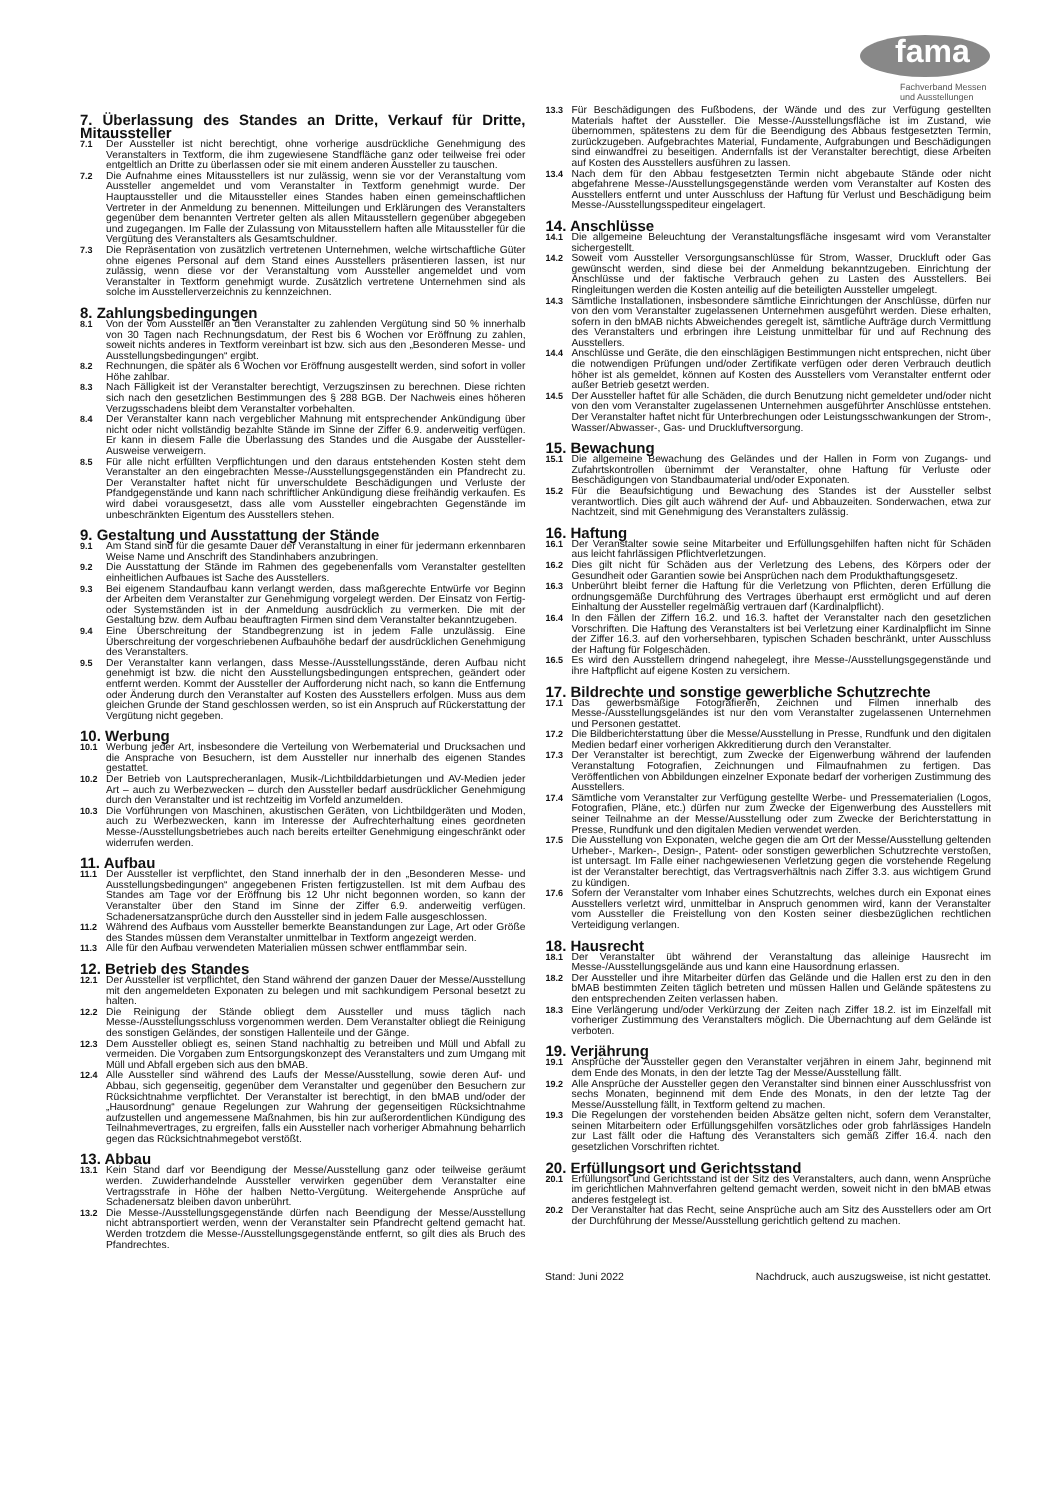fama
Fachverband Messen
und Ausstellungen
7. Überlassung des Standes an Dritte, Verkauf für Dritte, Mitaussteller
7.1 Der Aussteller ist nicht berechtigt, ohne vorherige ausdrückliche Genehmigung des Veranstalters in Textform, die ihm zugewiesene Standfläche ganz oder teilweise frei oder entgeltlich an Dritte zu überlassen oder sie mit einem anderen Aussteller zu tauschen.
7.2 Die Aufnahme eines Mitausstellers ist nur zulässig, wenn sie vor der Veranstaltung vom Aussteller angemeldet und vom Veranstalter in Textform genehmigt wurde. Der Hauptaussteller und die Mitaussteller eines Standes haben einen gemeinschaftlichen Vertreter in der Anmeldung zu benennen. Mitteilungen und Erklärungen des Veranstalters gegenüber dem benannten Vertreter gelten als allen Mitausstellern gegenüber abgegeben und zugegangen. Im Falle der Zulassung von Mitausstellern haften alle Mitaussteller für die Vergütung des Veranstalters als Gesamtschuldner.
7.3 Die Repräsentation von zusätzlich vertretenen Unternehmen, welche wirtschaftliche Güter ohne eigenes Personal auf dem Stand eines Ausstellers präsentieren lassen, ist nur zulässig, wenn diese vor der Veranstaltung vom Aussteller angemeldet und vom Veranstalter in Textform genehmigt wurde. Zusätzlich vertretene Unternehmen sind als solche im Ausstellerverzeichnis zu kennzeichnen.
8. Zahlungsbedingungen
8.1 Von der vom Aussteller an den Veranstalter zu zahlenden Vergütung sind 50 % innerhalb von 30 Tagen nach Rechnungsdatum, der Rest bis 6 Wochen vor Eröffnung zu zahlen, soweit nichts anderes in Textform vereinbart ist bzw. sich aus den „Besonderen Messe- und Ausstellungsbedingungen“ ergibt.
8.2 Rechnungen, die später als 6 Wochen vor Eröffnung ausgestellt werden, sind sofort in voller Höhe zahlbar.
8.3 Nach Fälligkeit ist der Veranstalter berechtigt, Verzugszinsen zu berechnen. Diese richten sich nach den gesetzlichen Bestimmungen des § 288 BGB. Der Nachweis eines höheren Verzugsschadens bleibt dem Veranstalter vorbehalten.
8.4 Der Veranstalter kann nach vergeblicher Mahnung mit entsprechender Ankündigung über nicht oder nicht vollständig bezahlte Stände im Sinne der Ziffer 6.9. anderweitig verfügen. Er kann in diesem Falle die Überlassung des Standes und die Ausgabe der Aussteller-Ausweise verweigern.
8.5 Für alle nicht erfüllten Verpflichtungen und den daraus entstehenden Kosten steht dem Veranstalter an den eingebrachten Messe-/Ausstellungsgegenständen ein Pfandrecht zu. Der Veranstalter haftet nicht für unverschuldete Beschädigungen und Verluste der Pfandgegenstände und kann nach schriftlicher Ankündigung diese freihändig verkaufen. Es wird dabei vorausgesetzt, dass alle vom Aussteller eingebrachten Gegenstände im unbeschränkten Eigentum des Ausstellers stehen.
9. Gestaltung und Ausstattung der Stände
9.1 Am Stand sind für die gesamte Dauer der Veranstaltung in einer für jedermann erkennbaren Weise Name und Anschrift des Standinhabers anzubringen.
9.2 Die Ausstattung der Stände im Rahmen des gegebenenfalls vom Veranstalter gestellten einheitlichen Aufbaues ist Sache des Ausstellers.
9.3 Bei eigenem Standaufbau kann verlangt werden, dass maßgerechte Entwürfe vor Beginn der Arbeiten dem Veranstalter zur Genehmigung vorgelegt werden. Der Einsatz von Fertig- oder Systemständen ist in der Anmeldung ausdrücklich zu vermerken. Die mit der Gestaltung bzw. dem Aufbau beauftragten Firmen sind dem Veranstalter bekanntzugeben.
9.4 Eine Überschreitung der Standbegrenzung ist in jedem Falle unzulässig. Eine Überschreitung der vorgeschriebenen Aufbauhöhe bedarf der ausdrücklichen Genehmigung des Veranstalters.
9.5 Der Veranstalter kann verlangen, dass Messe-/Ausstellungsstände, deren Aufbau nicht genehmigt ist bzw. die nicht den Ausstellungsbedingungen entsprechen, geändert oder entfernt werden. Kommt der Aussteller der Aufforderung nicht nach, so kann die Entfernung oder Änderung durch den Veranstalter auf Kosten des Ausstellers erfolgen. Muss aus dem gleichen Grunde der Stand geschlossen werden, so ist ein Anspruch auf Rückerstattung der Vergütung nicht gegeben.
10. Werbung
10.1 Werbung jeder Art, insbesondere die Verteilung von Werbematerial und Drucksachen und die Ansprache von Besuchern, ist dem Aussteller nur innerhalb des eigenen Standes gestattet.
10.2 Der Betrieb von Lautsprecheranlagen, Musik-/Lichtbilddarbietungen und AV-Medien jeder Art – auch zu Werbezwecken – durch den Aussteller bedarf ausdrücklicher Genehmigung durch den Veranstalter und ist rechtzeitig im Vorfeld anzumelden.
10.3 Die Vorführungen von Maschinen, akustischen Geräten, von Lichtbildgeräten und Moden, auch zu Werbezwecken, kann im Interesse der Aufrechterhaltung eines geordneten Messe-/Ausstellungsbetriebes auch nach bereits erteilter Genehmigung eingeschränkt oder widerrufen werden.
11. Aufbau
11.1 Der Aussteller ist verpflichtet, den Stand innerhalb der in den „Besonderen Messe- und Ausstellungsbedingungen“ angegebenen Fristen fertigzustellen. Ist mit dem Aufbau des Standes am Tage vor der Eröffnung bis 12 Uhr nicht begonnen worden, so kann der Veranstalter über den Stand im Sinne der Ziffer 6.9. anderweitig verfügen. Schadenersatzansprüche durch den Aussteller sind in jedem Falle ausgeschlossen.
11.2 Während des Aufbaus vom Aussteller bemerkte Beanstandungen zur Lage, Art oder Größe des Standes müssen dem Veranstalter unmittelbar in Textform angezeigt werden.
11.3 Alle für den Aufbau verwendeten Materialien müssen schwer entflammbar sein.
12. Betrieb des Standes
12.1 Der Aussteller ist verpflichtet, den Stand während der ganzen Dauer der Messe/Ausstellung mit den angemeldeten Exponaten zu belegen und mit sachkundigem Personal besetzt zu halten.
12.2 Die Reinigung der Stände obliegt dem Aussteller und muss täglich nach Messe-/Ausstellungsschluss vorgenommen werden. Dem Veranstalter obliegt die Reinigung des sonstigen Geländes, der sonstigen Hallenteile und der Gänge.
12.3 Dem Aussteller obliegt es, seinen Stand nachhaltig zu betreiben und Müll und Abfall zu vermeiden. Die Vorgaben zum Entsorgungskonzept des Veranstalters und zum Umgang mit Müll und Abfall ergeben sich aus den bMAB.
12.4 Alle Aussteller sind während des Laufs der Messe/Ausstellung, sowie deren Auf- und Abbau, sich gegenseitig, gegenüber dem Veranstalter und gegenüber den Besuchern zur Rücksichtnahme verpflichtet. Der Veranstalter ist berechtigt, in den bMAB und/oder der „Hausordnung“ genaue Regelungen zur Wahrung der gegenseitigen Rücksichtnahme aufzustellen und angemessene Maßnahmen, bis hin zur außerordentlichen Kündigung des Teilnahmevertrages, zu ergreifen, falls ein Aussteller nach vorheriger Abmahnung beharrlich gegen das Rücksichtnahmegebot verstößt.
13. Abbau
13.1 Kein Stand darf vor Beendigung der Messe/Ausstellung ganz oder teilweise geräumt werden. Zuwiderhandelnde Aussteller verwirken gegenüber dem Veranstalter eine Vertragsstrafe in Höhe der halben Netto-Vergütung. Weitergehende Ansprüche auf Schadenersatz bleiben davon unberührt.
13.2 Die Messe-/Ausstellungsgegenstände dürfen nach Beendigung der Messe/Ausstellung nicht abtransportiert werden, wenn der Veranstalter sein Pfandrecht geltend gemacht hat. Werden trotzdem die Messe-/Ausstellungsgegenstände entfernt, so gilt dies als Bruch des Pfandrechtes.
13.3 Für Beschädigungen des Fußbodens, der Wände und des zur Verfügung gestellten Materials haftet der Aussteller. Die Messe-/Ausstellungsfläche ist im Zustand, wie übernommen, spätestens zu dem für die Beendigung des Abbaus festgesetzten Termin, zurückzugeben. Aufgebrachtes Material, Fundamente, Aufgrabungen und Beschädigungen sind einwandfrei zu beseitigen. Andernfalls ist der Veranstalter berechtigt, diese Arbeiten auf Kosten des Ausstellers ausführen zu lassen.
13.4 Nach dem für den Abbau festgesetzten Termin nicht abgebaute Stände oder nicht abgefahrene Messe-/Ausstellungsgegenstände werden vom Veranstalter auf Kosten des Ausstellers entfernt und unter Ausschluss der Haftung für Verlust und Beschädigung beim Messe-/Ausstellungsspediteur eingelagert.
14. Anschlüsse
14.1 Die allgemeine Beleuchtung der Veranstaltungsfläche insgesamt wird vom Veranstalter sichergestellt.
14.2 Soweit vom Aussteller Versorgungsanschlüsse für Strom, Wasser, Druckluft oder Gas gewünscht werden, sind diese bei der Anmeldung bekanntzugeben. Einrichtung der Anschlüsse und der faktische Verbrauch gehen zu Lasten des Ausstellers. Bei Ringleitungen werden die Kosten anteilig auf die beteiligten Aussteller umgelegt.
14.3 Sämtliche Installationen, insbesondere sämtliche Einrichtungen der Anschlüsse, dürfen nur von den vom Veranstalter zugelassenen Unternehmen ausgeführt werden. Diese erhalten, sofern in den bMAB nichts Abweichendes geregelt ist, sämtliche Aufträge durch Vermittlung des Veranstalters und erbringen ihre Leistung unmittelbar für und auf Rechnung des Ausstellers.
14.4 Anschlüsse und Geräte, die den einschlägigen Bestimmungen nicht entsprechen, nicht über die notwendigen Prüfungen und/oder Zertifikate verfügen oder deren Verbrauch deutlich höher ist als gemeldet, können auf Kosten des Ausstellers vom Veranstalter entfernt oder außer Betrieb gesetzt werden.
14.5 Der Aussteller haftet für alle Schäden, die durch Benutzung nicht gemeldeter und/oder nicht von den vom Veranstalter zugelassenen Unternehmen ausgeführter Anschlüsse entstehen. Der Veranstalter haftet nicht für Unterbrechungen oder Leistungsschwankungen der Strom-, Wasser/Abwasser-, Gas- und Druckluftversorgung.
15. Bewachung
15.1 Die allgemeine Bewachung des Geländes und der Hallen in Form von Zugangs- und Zufahrtskontrollen übernimmt der Veranstalter, ohne Haftung für Verluste oder Beschädigungen von Standbaumaterial und/oder Exponaten.
15.2 Für die Beaufsichtigung und Bewachung des Standes ist der Aussteller selbst verantwortlich. Dies gilt auch während der Auf- und Abbauzeiten. Sonderwachen, etwa zur Nachtzeit, sind mit Genehmigung des Veranstalters zulässig.
16. Haftung
16.1 Der Veranstalter sowie seine Mitarbeiter und Erfüllungsgehilfen haften nicht für Schäden aus leicht fahrlässigen Pflichtverletzungen.
16.2 Dies gilt nicht für Schäden aus der Verletzung des Lebens, des Körpers oder der Gesundheit oder Garantien sowie bei Ansprüchen nach dem Produkthaftungsgesetz.
16.3 Unberührt bleibt ferner die Haftung für die Verletzung von Pflichten, deren Erfüllung die ordnungsgemäße Durchführung des Vertrages überhaupt erst ermöglicht und auf deren Einhaltung der Aussteller regelmäßig vertrauen darf (Kardinalpflicht).
16.4 In den Fällen der Ziffern 16.2. und 16.3. haftet der Veranstalter nach den gesetzlichen Vorschriften. Die Haftung des Veranstalters ist bei Verletzung einer Kardinalpflicht im Sinne der Ziffer 16.3. auf den vorhersehbaren, typischen Schaden beschränkt, unter Ausschluss der Haftung für Folgeschäden.
16.5 Es wird den Ausstellern dringend nahegelegt, ihre Messe-/Ausstellungsgegenstände und ihre Haftpflicht auf eigene Kosten zu versichern.
17. Bildrechte und sonstige gewerbliche Schutzrechte
17.1 Das gewerbsmäßige Fotografieren, Zeichnen und Filmen innerhalb des Messe-/Ausstellungsgeländes ist nur den vom Veranstalter zugelassenen Unternehmen und Personen gestattet.
17.2 Die Bildberichterstattung über die Messe/Ausstellung in Presse, Rundfunk und den digitalen Medien bedarf einer vorherigen Akkreditierung durch den Veranstalter.
17.3 Der Veranstalter ist berechtigt, zum Zwecke der Eigenwerbung während der laufenden Veranstaltung Fotografien, Zeichnungen und Filmaufnahmen zu fertigen. Das Veröffentlichen von Abbildungen einzelner Exponate bedarf der vorherigen Zustimmung des Ausstellers.
17.4 Sämtliche vom Veranstalter zur Verfügung gestellte Werbe- und Pressematerialien (Logos, Fotografien, Pläne, etc.) dürfen nur zum Zwecke der Eigenwerbung des Ausstellers mit seiner Teilnahme an der Messe/Ausstellung oder zum Zwecke der Berichterstattung in Presse, Rundfunk und den digitalen Medien verwendet werden.
17.5 Die Ausstellung von Exponaten, welche gegen die am Ort der Messe/Ausstellung geltenden Urheber-, Marken-, Design-, Patent- oder sonstigen gewerblichen Schutzrechte verstoßen, ist untersagt. Im Falle einer nachgewiesenen Verletzung gegen die vorstehende Regelung ist der Veranstalter berechtigt, das Vertragsverhältnis nach Ziffer 3.3. aus wichtigem Grund zu kündigen.
17.6 Sofern der Veranstalter vom Inhaber eines Schutzrechts, welches durch ein Exponat eines Ausstellers verletzt wird, unmittelbar in Anspruch genommen wird, kann der Veranstalter vom Aussteller die Freistellung von den Kosten seiner diesbezüglichen rechtlichen Verteidigung verlangen.
18. Hausrecht
18.1 Der Veranstalter übt während der Veranstaltung das alleinige Hausrecht im Messe-/Ausstellungsgelände aus und kann eine Hausordnung erlassen.
18.2 Der Aussteller und ihre Mitarbeiter dürfen das Gelände und die Hallen erst zu den in den bMAB bestimmten Zeiten täglich betreten und müssen Hallen und Gelände spätestens zu den entsprechenden Zeiten verlassen haben.
18.3 Eine Verlängerung und/oder Verkürzung der Zeiten nach Ziffer 18.2. ist im Einzelfall mit vorheriger Zustimmung des Veranstalters möglich. Die Übernachtung auf dem Gelände ist verboten.
19. Verjährung
19.1 Ansprüche der Aussteller gegen den Veranstalter verjähren in einem Jahr, beginnend mit dem Ende des Monats, in den der letzte Tag der Messe/Ausstellung fällt.
19.2 Alle Ansprüche der Aussteller gegen den Veranstalter sind binnen einer Ausschlussfrist von sechs Monaten, beginnend mit dem Ende des Monats, in den der letzte Tag der Messe/Ausstellung fällt, in Textform geltend zu machen.
19.3 Die Regelungen der vorstehenden beiden Absätze gelten nicht, sofern dem Veranstalter, seinen Mitarbeitern oder Erfüllungsgehilfen vorsätzliches oder grob fahrlässiges Handeln zur Last fällt oder die Haftung des Veranstalters sich gemäß Ziffer 16.4. nach den gesetzlichen Vorschriften richtet.
20. Erfüllungsort und Gerichtsstand
20.1 Erfüllungsort und Gerichtsstand ist der Sitz des Veranstalters, auch dann, wenn Ansprüche im gerichtlichen Mahnverfahren geltend gemacht werden, soweit nicht in den bMAB etwas anderes festgelegt ist.
20.2 Der Veranstalter hat das Recht, seine Ansprüche auch am Sitz des Ausstellers oder am Ort der Durchführung der Messe/Ausstellung gerichtlich geltend zu machen.
Stand: Juni 2022 Nachdruck, auch auszugsweise, ist nicht gestattet.